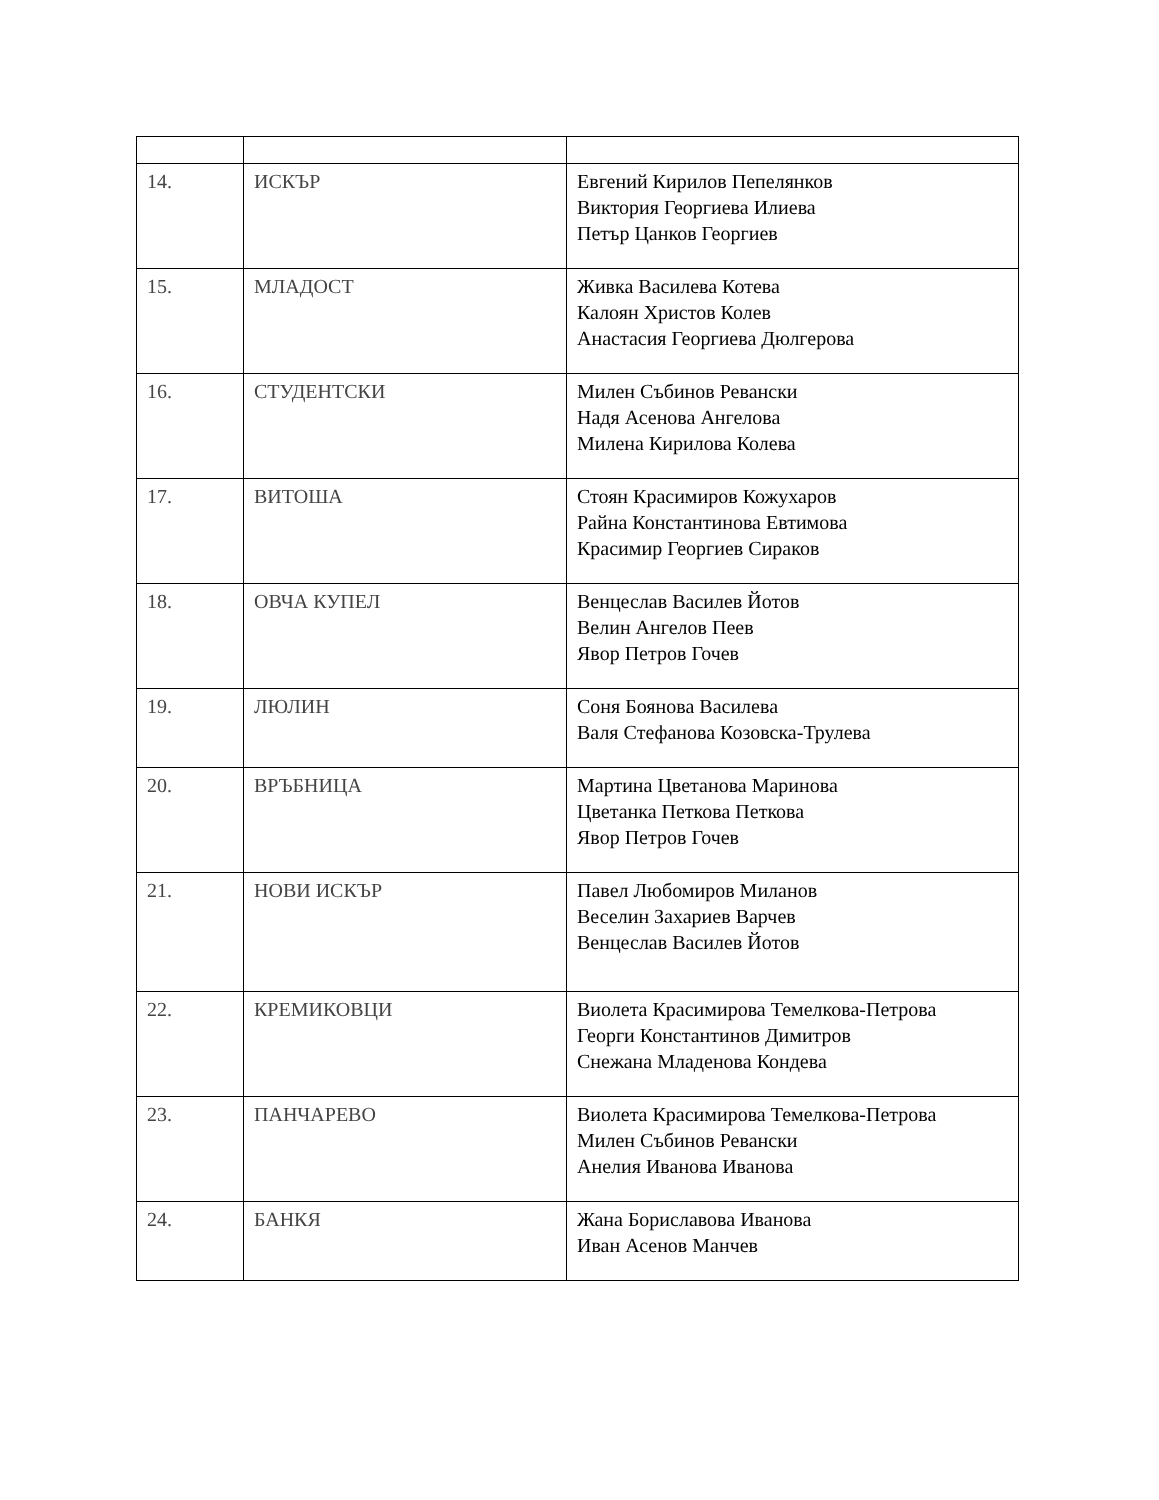| 14. | ИСКЪР | Евгений Кирилов Пепелянков Виктория Георгиева Илиева Петър Цанков Георгиев |
| 15. | МЛАДОСТ | Живка Василева Котева Калоян Христов Колев Анастасия Георгиева Дюлгерова |
| 16. | СТУДЕНТСКИ | Милен Събинов Ревански Надя Асенова Ангелова Милена Кирилова Колева |
| 17. | ВИТОША | Стоян Красимиров Кожухаров Райна Константинова Евтимова Красимир Георгиев Сираков |
| 18. | ОВЧА КУПЕЛ | Венцеслав Василев Йотов Велин Ангелов Пеев Явор Петров Гочев |
| 19. | ЛЮЛИН | Соня Боянова Василева Валя Стефанова Козовска-Трулева |
| 20. | ВРЪБНИЦА | Мартина Цветанова Маринова Цветанка Петкова Петкова Явор Петров Гочев |
| 21. | НОВИ ИСКЪР | Павел Любомиров Миланов Веселин Захариев Варчев Венцеслав Василев Йотов |
| 22. | КРЕМИКОВЦИ | Виолета Красимирова Темелкова-Петрова Георги Константинов Димитров Снежана Младенова Кондева |
| 23. | ПАНЧАРЕВО | Виолета Красимирова Темелкова-Петрова Милен Събинов Ревански Анелия Иванова Иванова |
| 24. | БАНКЯ | Жана Бориславова Иванова Иван Асенов Манчев |